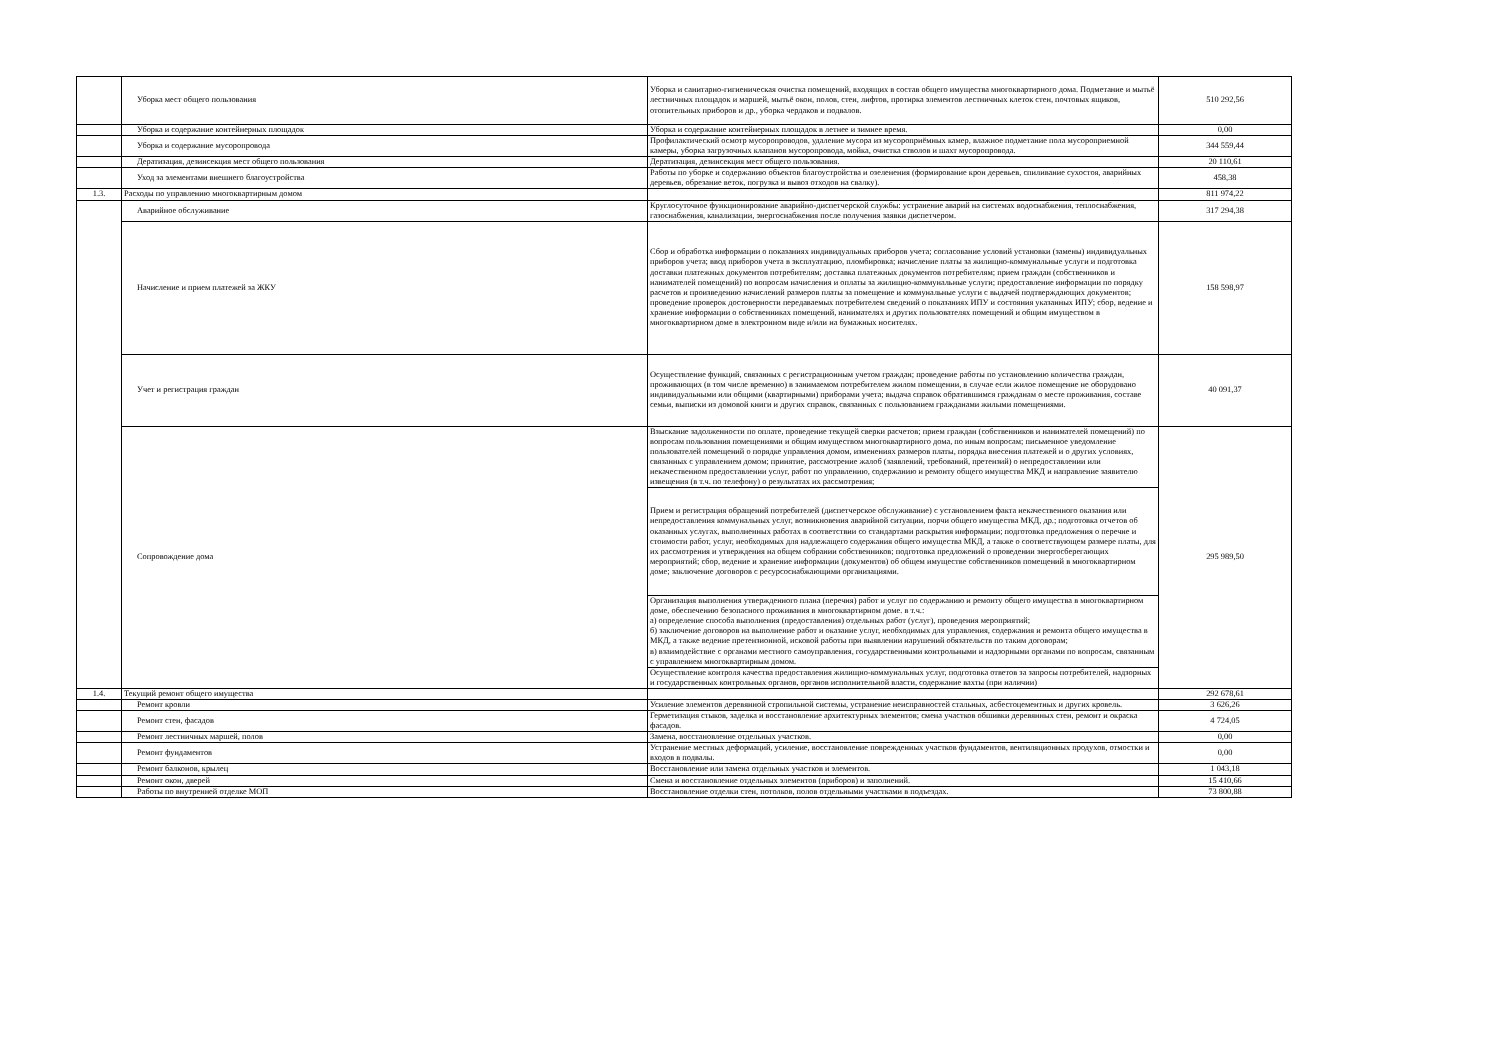| | Уборка мест общего пользования | Уборка и санитарно-гигиеническая очистка помещений, входящих в состав общего имущества многоквартирного дома. Подметание и мытьё лестничных площадок и маршей, мытьё окон, полов, стен, лифтов, протирка элементов лестничных клеток стен, почтовых ящиков, отопительных приборов и др., уборка чердаков и подвалов. | 510 292,56 |
| | Уборка и содержание контейнерных площадок | Уборка и содержание контейнерных площадок в летнее и зимнее время. | 0,00 |
| | Уборка и содержание мусоропровода | Профилактический осмотр мусоропроводов, удаление мусора из мусороприёмных камер, влажное подметание пола мусороприемной камеры, уборка загрузочных клапанов мусоропровода, мойка, очистка стволов и шахт мусоропровода. | 344 559,44 |
| | Дератизация, дезинсекция мест общего пользования | Дератизация, дезинсекция мест общего пользования. | 20 110,61 |
| | Уход за элементами внешнего благоустройства | Работы по уборке и содержанию объектов благоустройства и озеленения (формирование крон деревьев, спиливание сухостоя, аварийных деревьев, обрезание веток, погрузка и вывоз отходов на свалку). | 458,38 |
| 1.3. | Расходы по управлению многоквартирным домом | | 811 974,22 |
| | Аварийное обслуживание | Круглосуточное функционирование аварийно-диспетчерской службы: устранение аварий на системах водоснабжения, теплоснабжения, газоснабжения, канализации, энергоснабжения после получения заявки диспетчером. | 317 294,38 |
| | Начисление и прием платежей за ЖКУ | Сбор и обработка информации о показаниях индивидуальных приборов учета; согласование условий установки (замены) индивидуальных приборов учета; ввод приборов учета в эксплуатацию, пломбировка; начисление платы за жилищно-коммунальные услуги и подготовка доставки платежных документов потребителям; доставка платежных документов потребителям; прием граждан (собственников и нанимателей помещений) по вопросам начисления и оплаты за жилищно-коммунальные услуги; предоставление информации по порядку расчетов и произведению начислений размеров платы за помещение и коммунальные услуги с выдачей подтверждающих документов; проведение проверок достоверности передаваемых потребителем сведений о показаниях ИПУ и состояния указанных ИПУ; сбор, ведение и хранение информации о собственниках помещений, нанимателях и других пользователях помещений и общим имуществом в многоквартирном доме в электронном виде и/или на бумажных носителях. | 158 598,97 |
| | Учет и регистрация граждан | Осуществление функций, связанных с регистрационным учетом граждан; проведение работы по установлению количества граждан, проживающих (в том числе временно) в занимаемом потребителем жилом помещении, в случае если жилое помещение не оборудовано индивидуальными или общими (квартирными) приборами учета; выдача справок обратившимся гражданам о месте проживания, составе семьи, выписки из домовой книги и других справок, связанных с пользованием гражданами жилыми помещениями. | 40 091,37 |
| | Сопровождение дома | Взыскание задолженности по оплате, проведение текущей сверки расчетов; прием граждан (собственников и нанимателей помещений) по вопросам пользования помещениями и общим имуществом многоквартирного дома, по иным вопросам; письменное уведомление пользователей помещений о порядке управления домом, изменениях размеров платы, порядка внесения платежей и о других условиях, связанных с управлением домом; принятие, рассмотрение жалоб (заявлений, требований, претензий) о непредоставлении или некачественном предоставлении услуг, работ по управлению, содержанию и ремонту общего имущества МКД и направление заявителю извещения (в т.ч. по телефону) о результатах их рассмотрения; | 295 989,50 |
| | | Прием и регистрация обращений потребителей (диспетчерское обслуживание) с установлением факта некачественного оказания или непредоставления коммунальных услуг, возникновения аварийной ситуации, порчи общего имущества МКД, др.; подготовка отчетов об оказанных услугах, выполненных работах в соответствии со стандартами раскрытия информации; подготовка предложения о перечне и стоимости работ, услуг, необходимых для надлежащего содержания общего имущества МКД, а также о соответствующем размере платы, для их рассмотрения и утверждения на общем собрании собственников; подготовка предложений о проведении энергосберегающих мероприятий; сбор, ведение и хранение информации (документов) об общем имуществе собственников помещений в многоквартирном доме; заключение договоров с ресурсоснабжающими организациями. | |
| | | Организация выполнения утвержденного плана (перечня) работ и услуг по содержанию и ремонту общего имущества в многоквартирном доме, обеспечению безопасного проживания в многоквартирном доме. в т.ч.: а) определение способа выполнения (предоставления) отдельных работ (услуг), проведения мероприятий; б) заключение договоров на выполнение работ и оказание услуг, необходимых для управления, содержания и ремонта общего имущества в МКД, а также ведение претензионной, исковой работы при выявлении нарушений обязательств по таким договорам; в) взаимодействие с органами местного самоуправления, государственными контрольными и надзорными органами по вопросам, связанным с управлением многоквартирным домом. | |
| | | Осуществление контроля качества предоставления жилищно-коммунальных услуг, подготовка ответов за запросы потребителей, надзорных и государственных контрольных органов, органов исполнительной власти, содержание вахты (при наличии) | |
| 1.4. | Текущий ремонт общего имущества | | 292 678,61 |
| | Ремонт кровли | Усиление элементов деревянной стропильной системы, устранение неисправностей стальных, асбестоцементных и других кровель. | 3 626,26 |
| | Ремонт стен, фасадов | Герметизация стыков, заделка и восстановление архитектурных элементов; смена участков обшивки деревянных стен, ремонт и окраска фасадов. | 4 724,05 |
| | Ремонт лестничных маршей, полов | Замена, восстановление отдельных участков. | 0,00 |
| | Ремонт фундаментов | Устранение местных деформаций, усиление, восстановление поврежденных участков фундаментов, вентиляционных продухов, отмостки и входов в подвалы. | 0,00 |
| | Ремонт балконов, крылец | Восстановление или замена отдельных участков и элементов. | 1 043,18 |
| | Ремонт окон, дверей | Смена и восстановление отдельных элементов (приборов) и заполнений. | 15 410,66 |
| | Работы по внутренней отделке МОП | Восстановление отделки стен, потолков, полов отдельными участками в подъездах. | 73 800,88 |